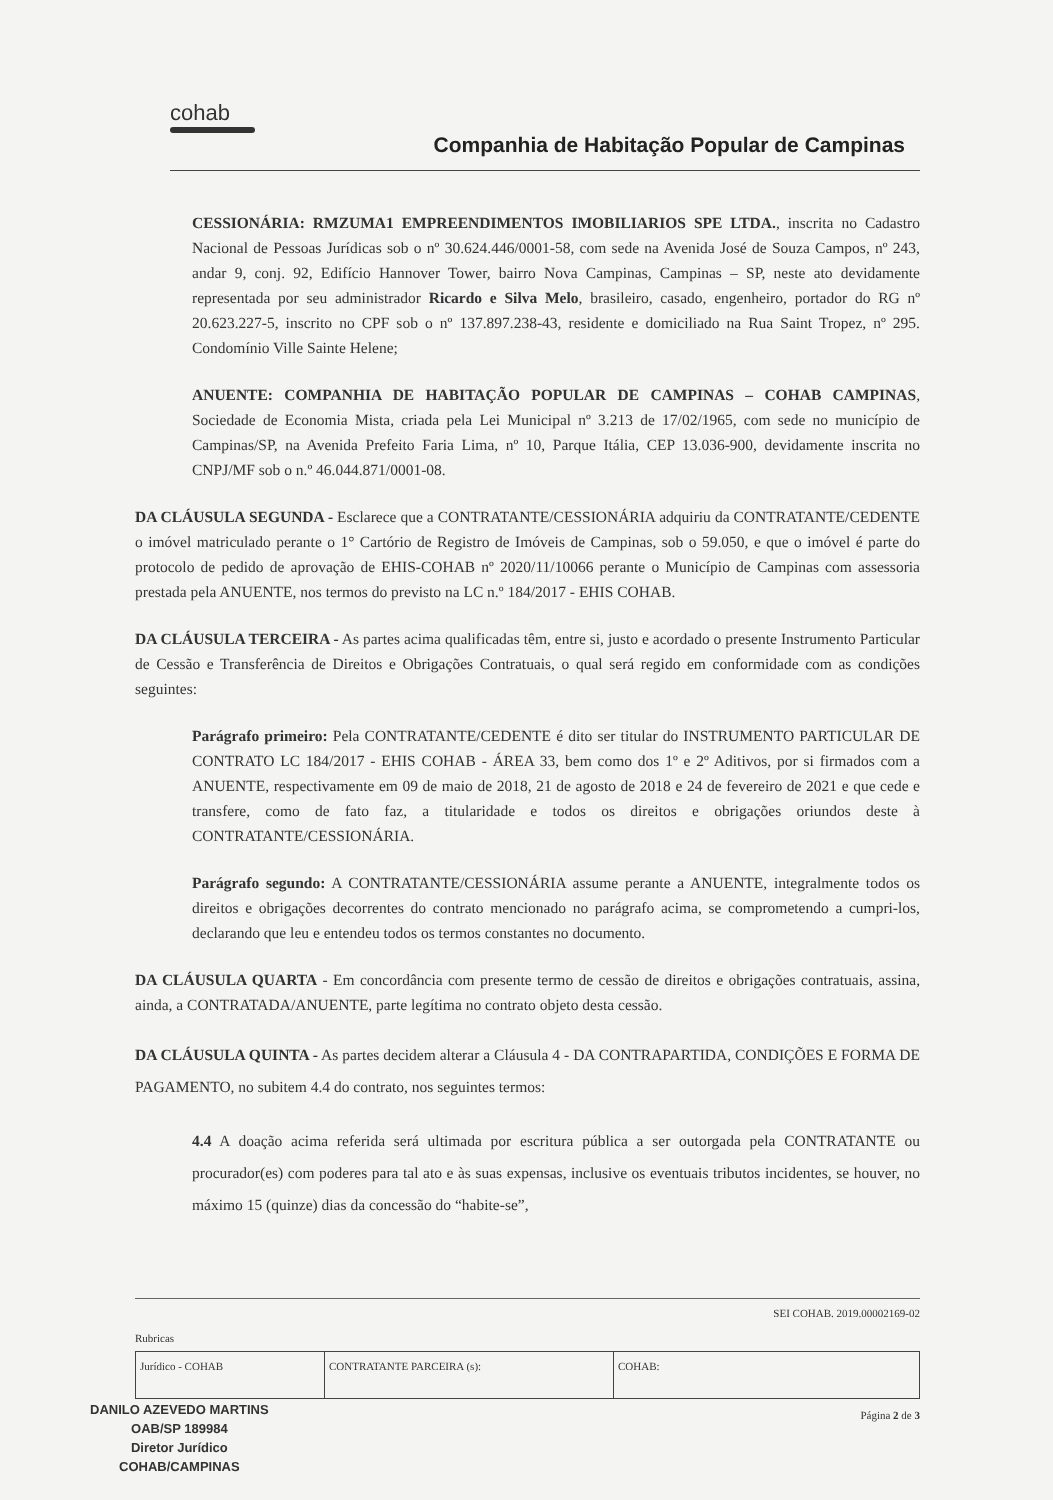cohab
Companhia de Habitação Popular de Campinas
CESSIONÁRIA: RMZUMA1 EMPREENDIMENTOS IMOBILIARIOS SPE LTDA., inscrita no Cadastro Nacional de Pessoas Jurídicas sob o nº 30.624.446/0001-58, com sede na Avenida José de Souza Campos, nº 243, andar 9, conj. 92, Edifício Hannover Tower, bairro Nova Campinas, Campinas – SP, neste ato devidamente representada por seu administrador Ricardo e Silva Melo, brasileiro, casado, engenheiro, portador do RG nº 20.623.227-5, inscrito no CPF sob o nº 137.897.238-43, residente e domiciliado na Rua Saint Tropez, nº 295. Condomínio Ville Sainte Helene;
ANUENTE: COMPANHIA DE HABITAÇÃO POPULAR DE CAMPINAS – COHAB CAMPINAS, Sociedade de Economia Mista, criada pela Lei Municipal nº 3.213 de 17/02/1965, com sede no município de Campinas/SP, na Avenida Prefeito Faria Lima, nº 10, Parque Itália, CEP 13.036-900, devidamente inscrita no CNPJ/MF sob o n.º 46.044.871/0001-08.
DA CLÁUSULA SEGUNDA - Esclarece que a CONTRATANTE/CESSIONÁRIA adquiriu da CONTRATANTE/CEDENTE o imóvel matriculado perante o 1° Cartório de Registro de Imóveis de Campinas, sob o 59.050, e que o imóvel é parte do protocolo de pedido de aprovação de EHIS-COHAB nº 2020/11/10066 perante o Município de Campinas com assessoria prestada pela ANUENTE, nos termos do previsto na LC n.º 184/2017 - EHIS COHAB.
DA CLÁUSULA TERCEIRA - As partes acima qualificadas têm, entre si, justo e acordado o presente Instrumento Particular de Cessão e Transferência de Direitos e Obrigações Contratuais, o qual será regido em conformidade com as condições seguintes:
Parágrafo primeiro: Pela CONTRATANTE/CEDENTE é dito ser titular do INSTRUMENTO PARTICULAR DE CONTRATO LC 184/2017 - EHIS COHAB - ÁREA 33, bem como dos 1º e 2º Aditivos, por si firmados com a ANUENTE, respectivamente em 09 de maio de 2018, 21 de agosto de 2018 e 24 de fevereiro de 2021 e que cede e transfere, como de fato faz, a titularidade e todos os direitos e obrigações oriundos deste à CONTRATANTE/CESSIONÁRIA.
Parágrafo segundo: A CONTRATANTE/CESSIONÁRIA assume perante a ANUENTE, integralmente todos os direitos e obrigações decorrentes do contrato mencionado no parágrafo acima, se comprometendo a cumpri-los, declarando que leu e entendeu todos os termos constantes no documento.
DA CLÁUSULA QUARTA - Em concordância com presente termo de cessão de direitos e obrigações contratuais, assina, ainda, a CONTRATADA/ANUENTE, parte legítima no contrato objeto desta cessão.
DA CLÁUSULA QUINTA - As partes decidem alterar a Cláusula 4 - DA CONTRAPARTIDA, CONDIÇÕES E FORMA DE PAGAMENTO, no subitem 4.4 do contrato, nos seguintes termos:
4.4 A doação acima referida será ultimada por escritura pública a ser outorgada pela CONTRATANTE ou procurador(es) com poderes para tal ato e às suas expensas, inclusive os eventuais tributos incidentes, se houver, no máximo 15 (quinze) dias da concessão do “habite-se”,
SEI COHAB. 2019.00002169-02
Rubricas
| Jurídico - COHAB | CONTRATANTE PARCEIRA (s): | COHAB: |
Página 2 de 3
DANILO AZEVEDO MARTINS
OAB/SP 189984
Diretor Jurídico
COHAB/CAMPINAS